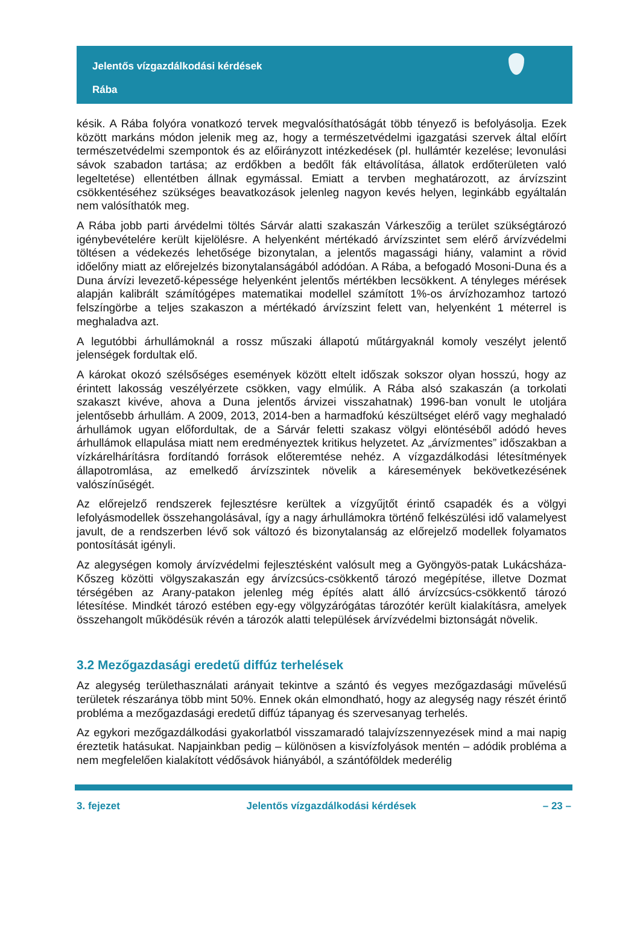Jelentős vízgazdálkodási kérdések
Rába
késik. A Rába folyóra vonatkozó tervek megvalósíthatóságát több tényező is befolyásolja. Ezek között markáns módon jelenik meg az, hogy a természetvédelmi igazgatási szervek által előírt természetvédelmi szempontok és az előirányzott intézkedések (pl. hullámtér kezelése; levonulási sávok szabadon tartása; az erdőkben a bedőlt fák eltávolítása, állatok erdőterületen való legeltetése) ellentétben állnak egymással. Emiatt a tervben meghatározott, az árvízszint csökkentéséhez szükséges beavatkozások jelenleg nagyon kevés helyen, leginkább egyáltalán nem valósíthatók meg.
A Rába jobb parti árvédelmi töltés Sárvár alatti szakaszán Várkeszőig a terület szükségtározó igénybevételére került kijelölésre. A helyenként mértékadó árvízszintet sem elérő árvízvédelmi töltésen a védekezés lehetősége bizonytalan, a jelentős magassági hiány, valamint a rövid időelőny miatt az előrejelzés bizonytalanságából adódóan. A Rába, a befogadó Mosoni-Duna és a Duna árvízi levezető-képessége helyenként jelentős mértékben lecsökkent. A tényleges mérések alapján kalibrált számítógépes matematikai modellel számított 1%-os árvízhozamhoz tartozó felszíngörbe a teljes szakaszon a mértékadó árvízszint felett van, helyenként 1 méterrel is meghaladva azt.
A legutóbbi árhullámoknál a rossz műszaki állapotú műtárgyaknál komoly veszélyt jelentő jelenségek fordultak elő.
A károkat okozó szélsőséges események között eltelt időszak sokszor olyan hosszú, hogy az érintett lakosság veszélyérzete csökken, vagy elmúlik. A Rába alsó szakaszán (a torkolati szakaszt kivéve, ahova a Duna jelentős árvizei visszahatnak) 1996-ban vonult le utoljára jelentősebb árhullám. A 2009, 2013, 2014-ben a harmadfokú készültséget elérő vagy meghaladó árhullámok ugyan előfordultak, de a Sárvár feletti szakasz völgyi elöntéséből adódó heves árhullámok ellapulása miatt nem eredményeztek kritikus helyzetet. Az „árvízmentes” időszakban a vízkárelhárításra fordítandó források előteremtése nehéz. A vízgazdálkodási létesítmények állapotromlása, az emelkedő árvízszintek növelik a káresemények bekövetkezésének valószínűségét.
Az előrejelző rendszerek fejlesztésre kerültek a vízgyűjtőt érintő csapadék és a völgyi lefolyásmodellek összehangolásával, így a nagy árhullámokra történő felkészülési idő valamelyest javult, de a rendszerben lévő sok változó és bizonytalanság az előrejelző modellek folyamatos pontosítását igényli.
Az alegységen komoly árvízvédelmi fejlesztésként valósult meg a Gyöngyös-patak Lukácsháza-Kőszeg közötti völgyszakaszán egy árvízcsúcs-csökkentő tározó megépítése, illetve Dozmat térségében az Arany-patakon jelenleg még építés alatt álló árvízcsúcs-csökkentő tározó létesítése. Mindkét tározó estében egy-egy völgyzárógátas tározótér került kialakításra, amelyek összehangolt működésük révén a tározók alatti települések árvízvédelmi biztonságát növelik.
3.2 Mezőgazdasági eredetű diffúz terhelések
Az alegység területhasználati arányait tekintve a szántó és vegyes mezőgazdasági művelésű területek részaránya több mint 50%. Ennek okán elmondható, hogy az alegység nagy részét érintő probléma a mezőgazdasági eredetű diffúz tápanyag és szervesanyag terhelés.
Az egykori mezőgazdálkodási gyakorlatból visszamaradó talajvízszennyezések mind a mai napig éreztetik hatásukat. Napjainkban pedig – különösen a kisvízfolyások mentén – adódik probléma a nem megfelelően kialakított védősávok hiányából, a szántóföldek mederélig
3. fejezet Jelentős vízgazdálkodási kérdések – 23 –